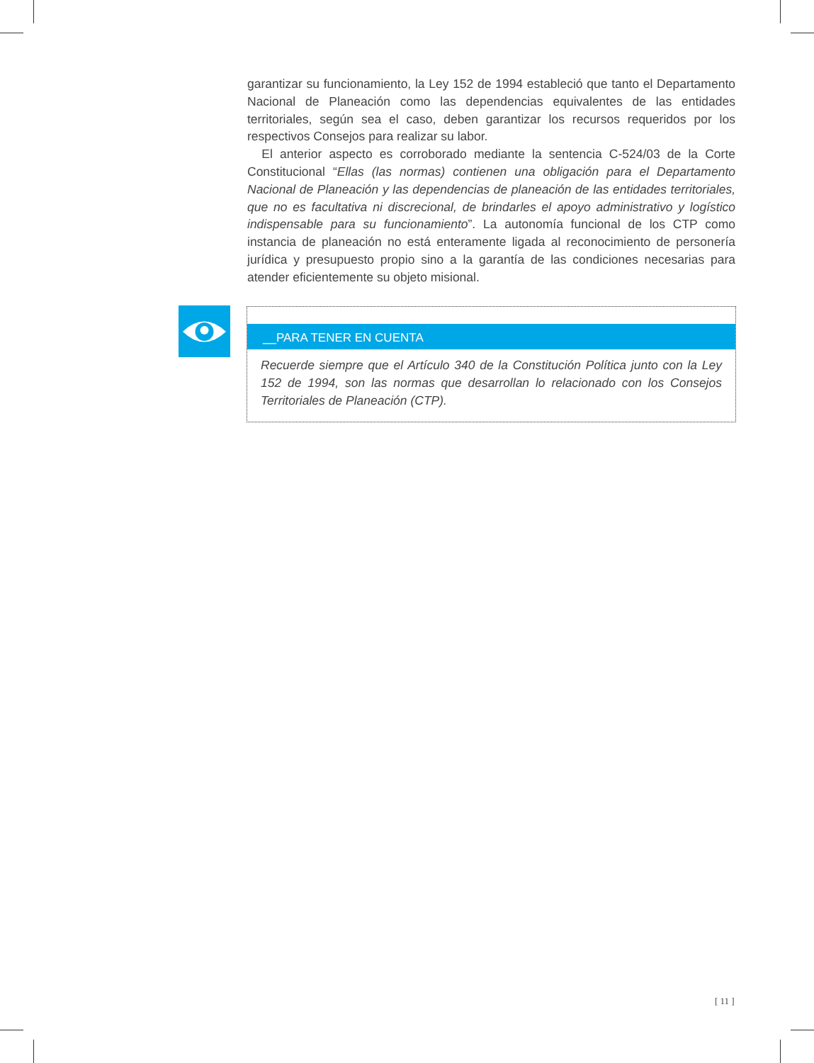garantizar su funcionamiento, la Ley 152 de 1994 estableció que tanto el Departamento Nacional de Planeación como las dependencias equivalentes de las entidades territoriales, según sea el caso, deben garantizar los recursos requeridos por los respectivos Consejos para realizar su labor.
El anterior aspecto es corroborado mediante la sentencia C-524/03 de la Corte Constitucional “Ellas (las normas) contienen una obligación para el Departamento Nacional de Planeación y las dependencias de planeación de las entidades territoriales, que no es facultativa ni discrecional, de brindarles el apoyo administrativo y logístico indispensable para su funcionamiento”. La autonomía funcional de los CTP como instancia de planeación no está enteramente ligada al reconocimiento de personería jurídica y presupuesto propio sino a la garantía de las condiciones necesarias para atender eficientemente su objeto misional.
__PARA TENER EN CUENTA
Recuerde siempre que el Artículo 340 de la Constitución Política junto con la Ley 152 de 1994, son las normas que desarrollan lo relacionado con los Consejos Territoriales de Planeación (CTP).
[ 11 ]